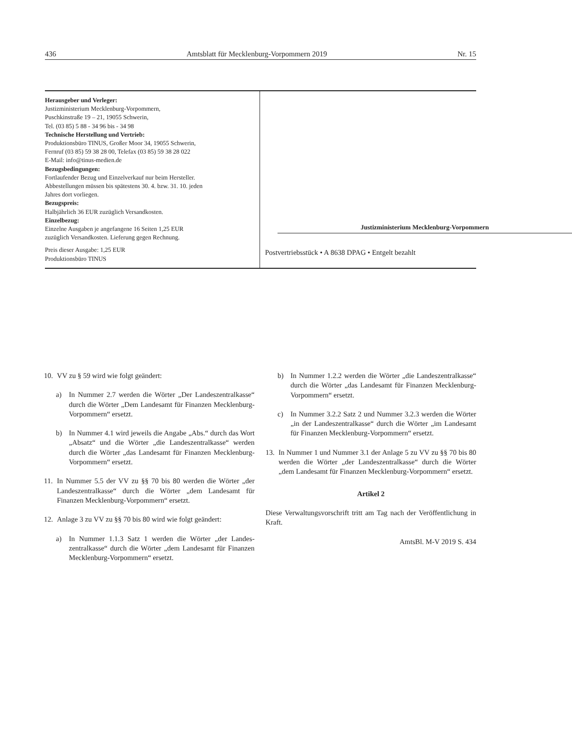436 Amtsblatt für Mecklenburg-Vorpommern 2019 Nr. 15
Herausgeber und Verleger:
Justizministerium Mecklenburg-Vorpommern,
Puschkinstraße 19 – 21, 19055 Schwerin,
Tel. (03 85) 5 88 - 34 96 bis - 34 98
Technische Herstellung und Vertrieb:
Produktionsbüro TINUS, Großer Moor 34, 19055 Schwerin,
Fernruf (03 85) 59 38 28 00, Telefax (03 85) 59 38 28 022
E-Mail: info@tinus-medien.de
Bezugsbedingungen:
Fortlaufender Bezug und Einzelverkauf nur beim Hersteller.
Abbestellungen müssen bis spätestens 30. 4. bzw. 31. 10. jeden
Jahres dort vorliegen.
Bezugspreis:
Halbjährlich 36 EUR zuzüglich Versandkosten.
Einzelbezug:
Einzelne Ausgaben je angefangene 16 Seiten 1,25 EUR
zuzüglich Versandkosten. Lieferung gegen Rechnung.
Preis dieser Ausgabe: 1,25 EUR
Produktionsbüro TINUS
Justizministerium Mecklenburg-Vorpommern
Postvertriebsstück • A 8638 DPAG • Entgelt bezahlt
10. VV zu § 59 wird wie folgt geändert:
a) In Nummer 2.7 werden die Wörter „Der Landeszentral­kasse“ durch die Wörter „Dem Landesamt für Finanzen Mecklenburg-Vorpommern“ ersetzt.
b) In Nummer 4.1 wird jeweils die Angabe „Abs.“ durch das Wort „Absatz“ und die Wörter „die Landeszentralkasse“ werden durch die Wörter „das Landesamt für Finanzen Mecklenburg-Vorpommern“ ersetzt.
11.
In Nummer 5.5 der VV zu §§ 70 bis 80 werden die Wörter „der Landeszentralkasse“ durch die Wörter „dem Landesamt für Finanzen Mecklenburg-Vorpommern“ ersetzt.
12. Anlage 3 zu VV zu §§ 70 bis 80 wird wie folgt geändert:
a) In Nummer 1.1.3 Satz 1 werden die Wörter „der Landes­zentralkasse“ durch die Wörter „dem Landesamt für Fi­nanzen Mecklenburg-Vorpommern“ ersetzt.
b) In Nummer 1.2.2 werden die Wörter „die Landeszentral­kasse“ durch die Wörter „das Landesamt für Finanzen Mecklenburg-Vorpommern“ ersetzt.
c) In Nummer 3.2.2 Satz 2 und Nummer 3.2.3 werden die Wörter „in der Landeszentralkasse“ durch die Wörter „im Landesamt für Finanzen Mecklenburg-Vorpommern“ er­setzt.
13.
In Nummer 1 und Nummer 3.1 der Anlage 5 zu VV zu §§ 70 bis 80 werden die Wörter „der Landeszentralkasse“ durch die Wörter „dem Landesamt für Finanzen Mecklenburg-Vorpom­mern“ ersetzt.
Artikel 2
Diese Verwaltungsvorschrift tritt am Tag nach der Veröffentli­chung in Kraft.
AmtsBl. M-V 2019 S. 434